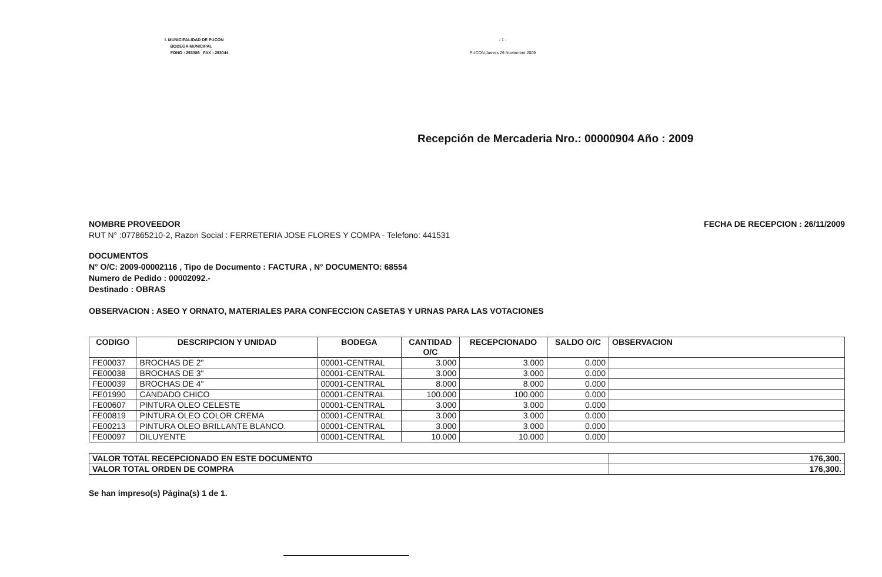I. MUNICIPALIDAD DE PUCON
BODEGA MUNICIPAL
FONO : 293086 FAX : 293044
- 1 -
PUCON,Jueves 26 Noviembre 2009
Recepción de Mercaderia Nro.: 00000904 Año : 2009
NOMBRE PROVEEDOR
RUT N° :077865210-2, Razon Social : FERRETERIA JOSE FLORES Y COMPA - Telefono: 441531
FECHA DE RECEPCION : 26/11/2009
DOCUMENTOS
N° O/C: 2009-00002116 , Tipo de Documento : FACTURA , N° DOCUMENTO: 68554
Numero de Pedido : 00002092.-
Destinado : OBRAS
OBSERVACION : ASEO Y ORNATO, MATERIALES PARA CONFECCION CASETAS Y URNAS PARA LAS VOTACIONES
| CODIGO | DESCRIPCION Y UNIDAD | BODEGA | CANTIDAD O/C | RECEPCIONADO | SALDO O/C | OBSERVACION |
| --- | --- | --- | --- | --- | --- | --- |
| FE00037 | BROCHAS DE 2" | 00001-CENTRAL | 3.000 | 3.000 | 0.000 | |
| FE00038 | BROCHAS DE 3" | 00001-CENTRAL | 3.000 | 3.000 | 0.000 | |
| FE00039 | BROCHAS DE 4" | 00001-CENTRAL | 8.000 | 8.000 | 0.000 | |
| FE01990 | CANDADO CHICO | 00001-CENTRAL | 100.000 | 100.000 | 0.000 | |
| FE00607 | PINTURA OLEO CELESTE | 00001-CENTRAL | 3.000 | 3.000 | 0.000 | |
| FE00819 | PINTURA OLEO COLOR CREMA | 00001-CENTRAL | 3.000 | 3.000 | 0.000 | |
| FE00213 | PINTURA OLEO BRILLANTE BLANCO. | 00001-CENTRAL | 3.000 | 3.000 | 0.000 | |
| FE00097 | DILUYENTE | 00001-CENTRAL | 10.000 | 10.000 | 0.000 | |
| VALOR TOTAL RECEPCIONADO EN ESTE DOCUMENTO | 176,300. |
| VALOR TOTAL ORDEN DE COMPRA | 176,300. |
Se han impreso(s) Página(s) 1 de 1.